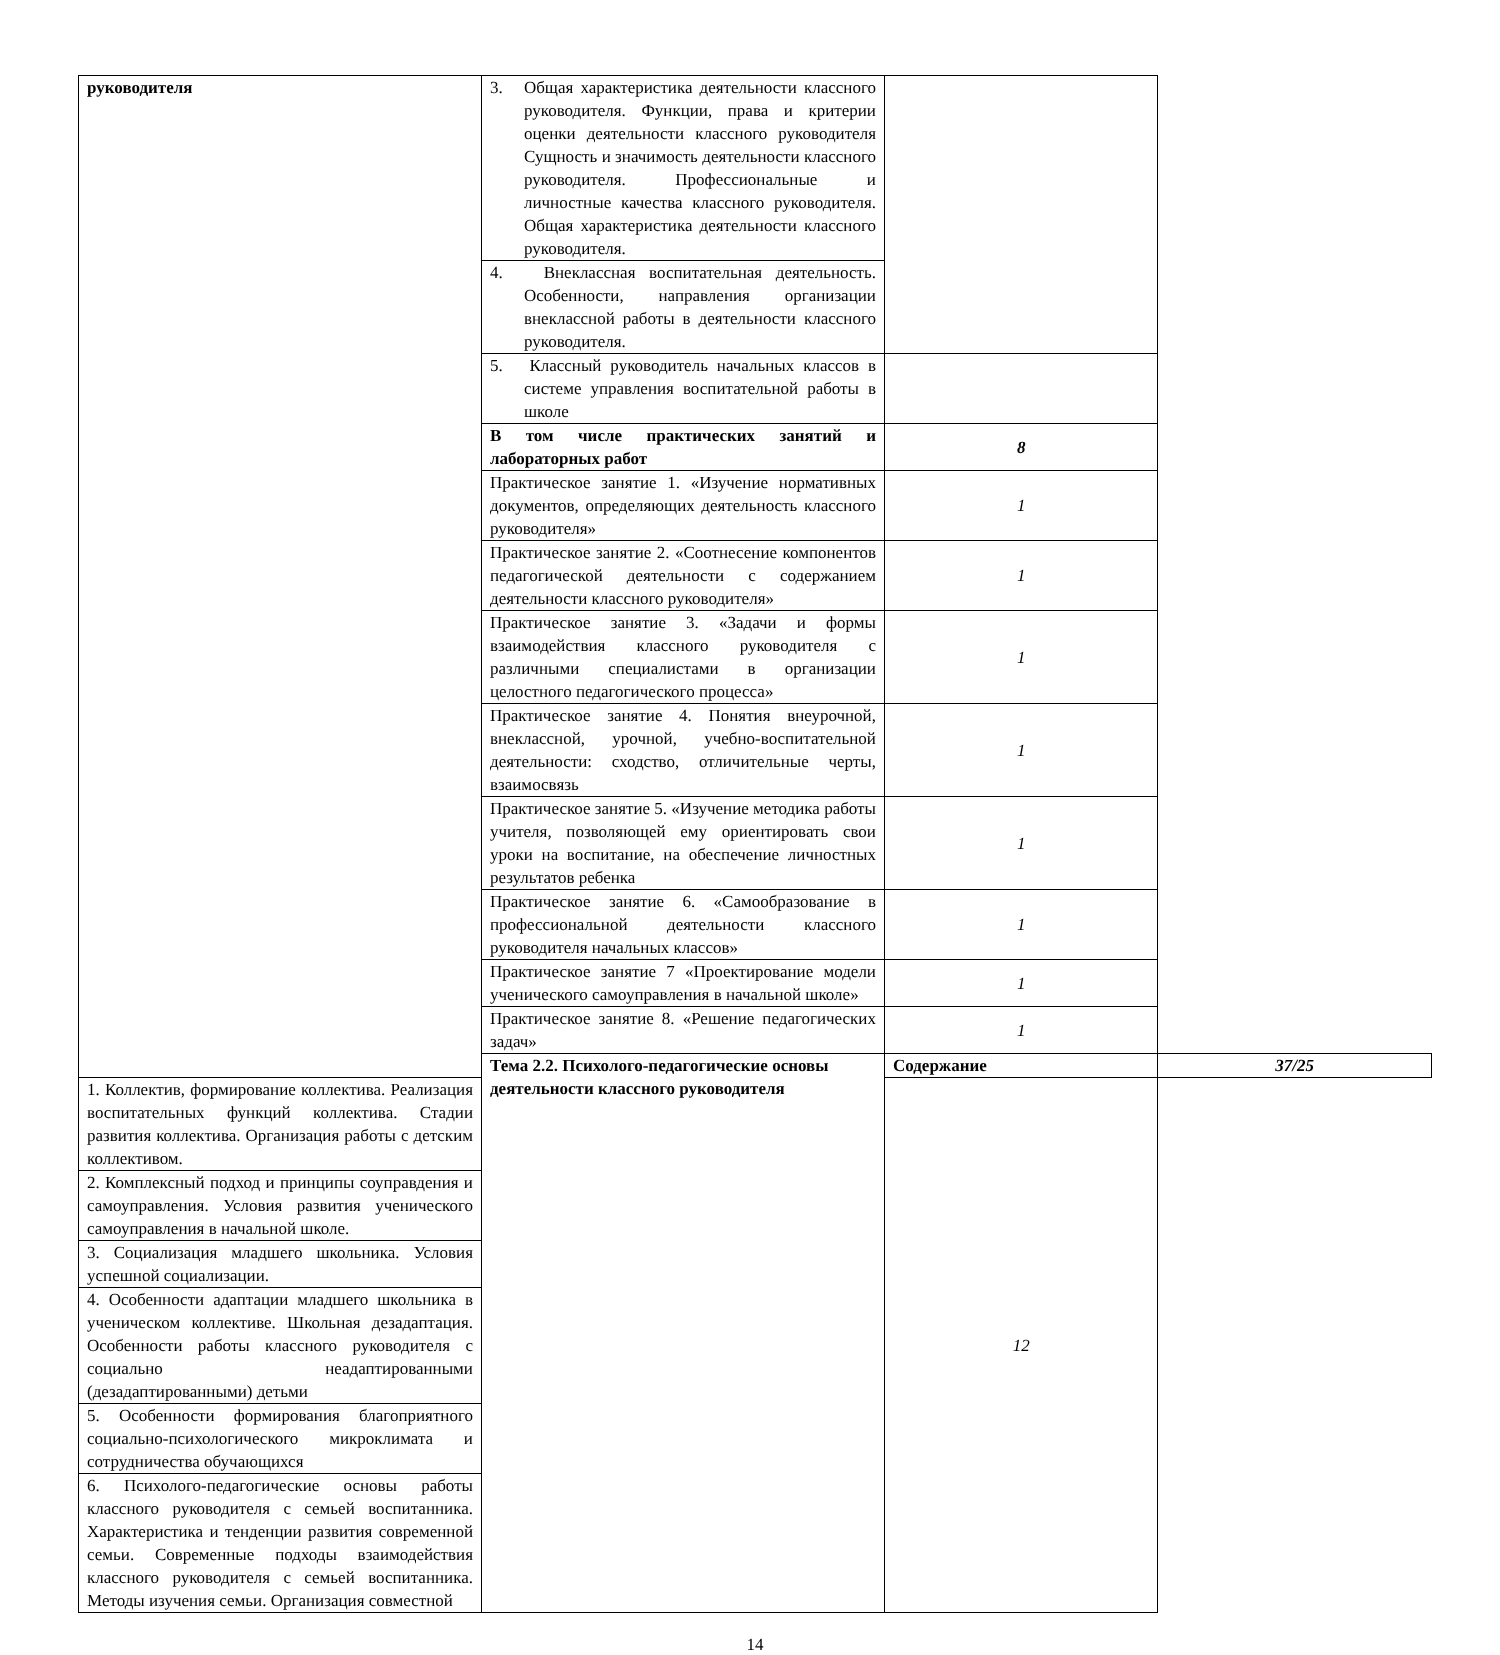| руководителя | 3. Общая характеристика деятельности классного руководителя. Функции, права и критерии оценки деятельности классного руководителя Сущность и значимость деятельности классного руководителя. Профессиональные и личностные качества классного руководителя. Общая характеристика деятельности классного руководителя. | | |
| | 4. Внеклассная воспитательная деятельность. Особенности, направления организации внеклассной работы в деятельности классного руководителя. | | |
| | 5. Классный руководитель начальных классов в системе управления воспитательной работы в школе | | |
| | В том числе практических занятий и лабораторных работ | 8 | |
| | Практическое занятие 1. «Изучение нормативных документов, определяющих деятельность классного руководителя» | 1 | |
| | Практическое занятие 2. «Соотнесение компонентов педагогической деятельности с содержанием деятельности классного руководителя» | 1 | |
| | Практическое занятие 3. «Задачи и формы взаимодействия классного руководителя с различными специалистами в организации целостного педагогического процесса» | 1 | |
| | Практическое занятие 4. Понятия внеурочной, внеклассной, урочной, учебно-воспитательной деятельности: сходство, отличительные черты, взаимосвязь | 1 | |
| | Практическое занятие 5. «Изучение методика работы учителя, позволяющей ему ориентировать свои уроки на воспитание, на обеспечение личностных результатов ребенка | 1 | |
| | Практическое занятие 6. «Самообразование в профессиональной деятельности классного руководителя начальных классов» | 1 | |
| | Практическое занятие 7 «Проектирование модели ученического самоуправления в начальной школе» | 1 | |
| | Практическое занятие 8. «Решение педагогических задач» | 1 | |
| | Тема 2.2. Психолого-педагогические основы деятельности классного руководителя | Содержание | 37/25 |
| 1. Коллектив, формирование коллектива. Реализация воспитательных функций коллектива. Стадии развития коллектива. Организация работы с детским коллективом. | | 12 | |
| 2. Комплексный подход и принципы соуправдения и самоуправления. Условия развития ученического самоуправления в начальной школе. | | | |
| 3. Социализация младшего школьника. Условия успешной социализации. | | | |
| 4. Особенности адаптации младшего школьника в ученическом коллективе. Школьная дезадаптация. Особенности работы классного руководителя с социально неадаптированными (дезадаптированными) детьми | | | |
| 5. Особенности формирования благоприятного социально-психологического микроклимата и сотрудничества обучающихся | | | |
| 6. Психолого-педагогические основы работы классного руководителя с семьей воспитанника. Характеристика и тенденции развития современной семьи. Современные подходы взаимодействия классного руководителя с семьей воспитанника. Методы изучения семьи. Организация совместной | | | |
14